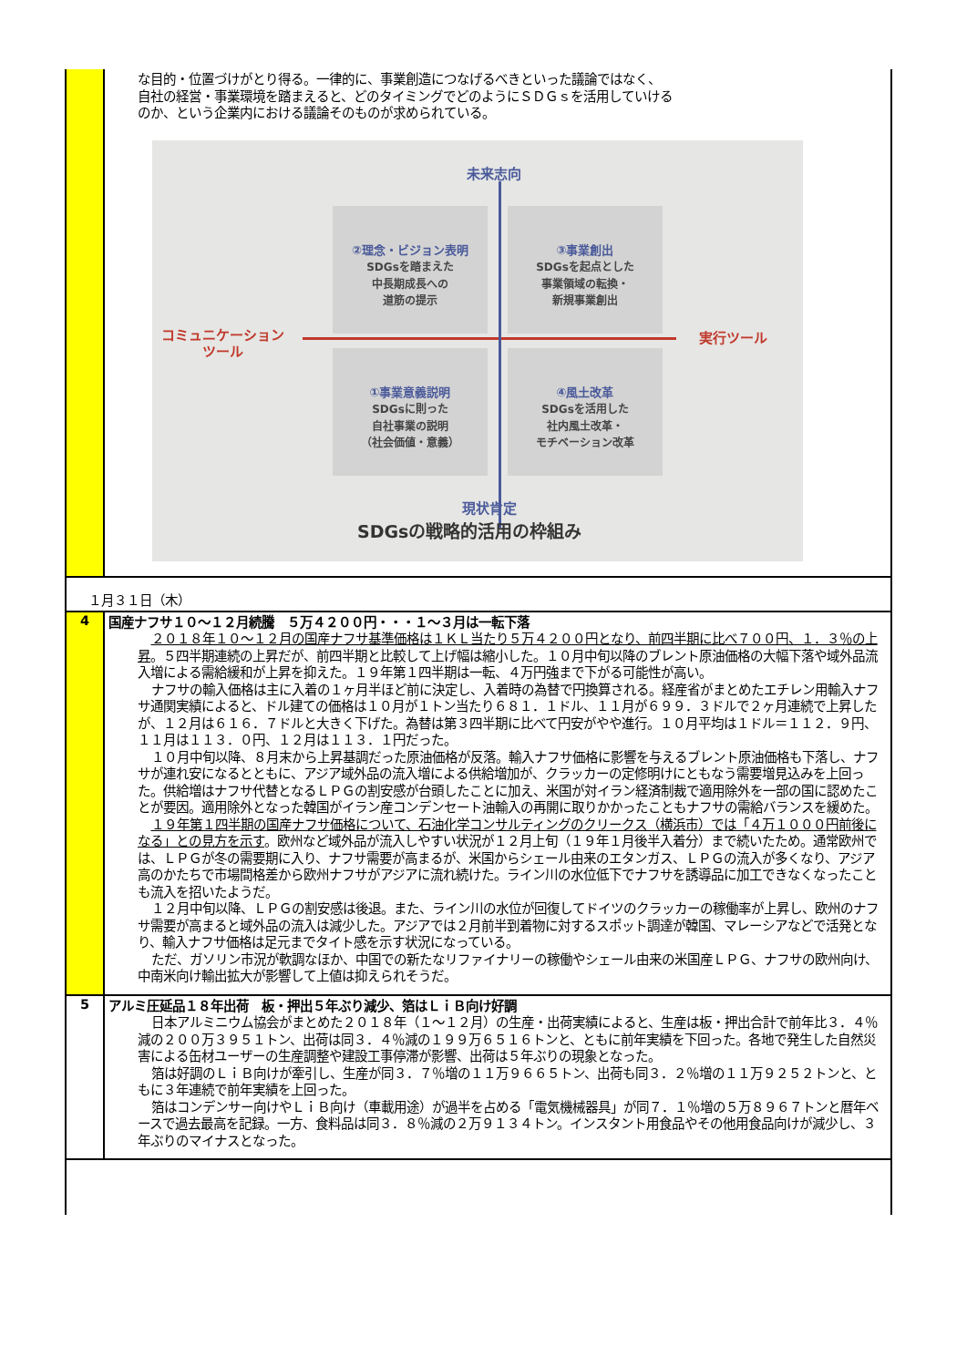| | な目的・位置づけがとり得る。一律的に、事業創造につなげるべきといった議論ではなく、 自社の経営・事業環境を踏まえると、どのタイミングでどのようにＳＤＧｓを活用していける のか、という企業内における議論そのものが求められている。 未来志向 ②理念・ビジョン表明 SDGsを踏まえた 中長期成長への 道筋の提示 ③事業創出 SDGsを起点とした 事業領域の転換・ 新規事業創出 コミュニケーション ツール 実行ツール ①事業意義説明 SDGsに則った 自社事業の説明 （社会価値・意義） ④風土改革 SDGsを活用した 社内風土改革・ モチベーション改革 現状肯定 SDGsの戦略的活用の枠組み |
| １月３１日（木） | |
| 4 | 国産ナフサ１０～１２月続騰 ５万４２００円・・・１～３月は一転下落 ２０１８年１０～１２月の国産ナフサ基準価格は１ＫＬ当たり５万４２００円となり、前四半期に比べ７００円、１．３％の上昇 。５四半期連続の上昇だが、前四半期と比較して上げ幅は縮小した。１０月中旬以降のブレント原油価格の大幅下落や域外品流入増による需給緩和が上昇を抑えた。１９年第１四半期は一転、４万円強まで下がる可能性が高い。 ナフサの輸入価格は主に入着の１ヶ月半ほど前に決定し、入着時の為替で円換算される。経産省がまとめたエチレン用輸入ナフサ通関実績によると、ドル建ての価格は１０月が１トン当たり６８１．１ドル、１１月が６９９．３ドルで２ヶ月連続で上昇したが、１２月は６１６．７ドルと大きく下げた。為替は第３四半期に比べて円安がやや進行。１０月平均は１ドル＝１１２．９円、１１月は１１３．０円、１２月は１１３．１円だった。 １０月中旬以降、８月末から上昇基調だった原油価格が反落。輸入ナフサ価格に影響を与えるブレント原油価格も下落し、ナフサが連れ安になるとともに、アジア域外品の流入増による供給増加が、クラッカーの定修明けにともなう需要増見込みを上回った。供給増はナフサ代替となるＬＰＧの割安感が台頭したことに加え、米国が対イラン経済制裁で適用除外を一部の国に認めたことが要因。適用除外となった韓国がイラン産コンデンセート油輸入の再開に取りかかったこともナフサの需給バランスを緩めた。 １９年第１四半期の国産ナフサ価格について、石油化学コンサルティングのクリークス（横浜市）では「４万１０００円前後になる」との見方を示す 。欧州など域外品が流入しやすい状況が１２月上旬（１９年１月後半入着分）まで続いたため。通常欧州では、ＬＰＧが冬の需要期に入り、ナフサ需要が高まるが、米国からシェール由来のエタンガス、ＬＰＧの流入が多くなり、アジア高のかたちで市場間格差から欧州ナフサがアジアに流れ続けた。ライン川の水位低下でナフサを誘導品に加工できなくなったことも流入を招いたようだ。 １２月中旬以降、ＬＰＧの割安感は後退。また、ライン川の水位が回復してドイツのクラッカーの稼働率が上昇し、欧州のナフサ需要が高まると域外品の流入は減少した。アジアでは２月前半到着物に対するスポット調達が韓国、マレーシアなどで活発となり、輸入ナフサ価格は足元までタイト感を示す状況になっている。 ただ、ガソリン市況が軟調なほか、中国での新たなリファイナリーの稼働やシェール由来の米国産ＬＰＧ、ナフサの欧州向け、中南米向け輸出拡大が影響して上値は抑えられそうだ。 |
| 5 | アルミ圧延品１８年出荷 板・押出５年ぶり減少、箔はＬｉＢ向け好調 日本アルミニウム協会がまとめた２０１８年（１～１２月）の生産・出荷実績によると、生産は板・押出合計で前年比３．４％減の２００万３９５１トン、出荷は同３．４％減の１９９万６５１６トンと、ともに前年実績を下回った。各地で発生した自然災害による缶材ユーザーの生産調整や建設工事停滞が影響、出荷は５年ぶりの現象となった。 箔は好調のＬｉＢ向けが牽引し、生産が同３．７％増の１１万９６６５トン、出荷も同３．２％増の１１万９２５２トンと、ともに３年連続で前年実績を上回った。 箔はコンデンサー向けやＬｉＢ向け（車載用途）が過半を占める「電気機械器具」が同７．１％増の５万８９６７トンと暦年ベースで過去最高を記録。一方、食料品は同３．８％減の２万９１３４トン。インスタント用食品やその他用食品向けが減少し、３年ぶりのマイナスとなった。 |